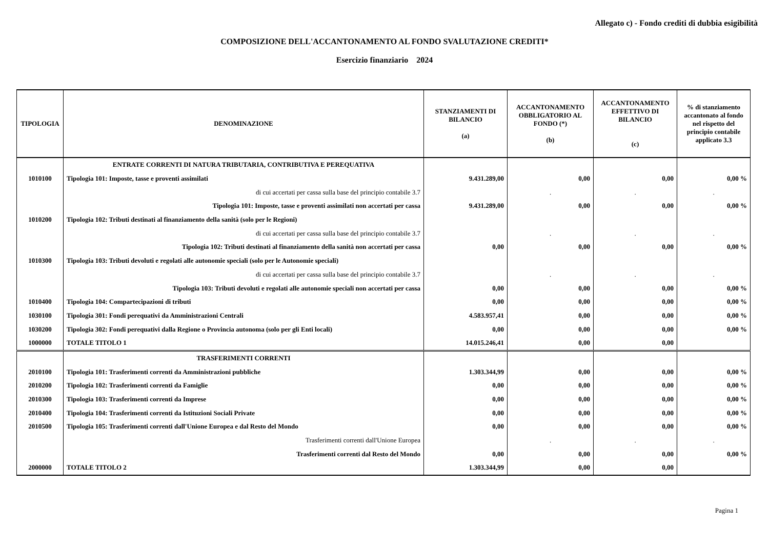Allegato c) - Fondo crediti di dubbia esigibilità
COMPOSIZIONE DELL'ACCANTONAMENTO AL FONDO SVALUTAZIONE CREDITI*
Esercizio finanziario 2024
| TIPOLOGIA | DENOMINAZIONE | STANZIAMENTI DI BILANCIO (a) | ACCANTONAMENTO OBBLIGATORIO AL FONDO (*) (b) | ACCANTONAMENTO EFFETTIVO DI BILANCIO (c) | % di stanziamento accantonato al fondo nel rispetto del principio contabile applicato 3.3 |
| --- | --- | --- | --- | --- | --- |
| | ENTRATE CORRENTI DI NATURA TRIBUTARIA, CONTRIBUTIVA E PEREQUATIVA | | | | |
| 1010100 | Tipologia 101: Imposte, tasse e proventi assimilati | 9.431.289,00 | 0,00 | 0,00 | 0,00 % |
| | di cui accertati per cassa sulla base del principio contabile 3.7 | | . | . | . |
| | Tipologia 101: Imposte, tasse e proventi assimilati non accertati per cassa | 9.431.289,00 | 0,00 | 0,00 | 0,00 % |
| 1010200 | Tipologia 102: Tributi destinati al finanziamento della sanità (solo per le Regioni) | | | | |
| | di cui accertati per cassa sulla base del principio contabile 3.7 | | . | . | . |
| | Tipologia 102: Tributi destinati al finanziamento della sanità non accertati per cassa | 0,00 | 0,00 | 0,00 | 0,00 % |
| 1010300 | Tipologia 103: Tributi devoluti e regolati alle autonomie speciali (solo per le Autonomie speciali) | | | | |
| | di cui accertati per cassa sulla base del principio contabile 3.7 | | . | . | . |
| | Tipologia 103: Tributi devoluti e regolati alle autonomie speciali non accertati per cassa | 0,00 | 0,00 | 0,00 | 0,00 % |
| 1010400 | Tipologia 104: Compartecipazioni di tributi | 0,00 | 0,00 | 0,00 | 0,00 % |
| 1030100 | Tipologia 301: Fondi perequativi da Amministrazioni Centrali | 4.583.957,41 | 0,00 | 0,00 | 0,00 % |
| 1030200 | Tipologia 302: Fondi perequativi dalla Regione o Provincia autonoma (solo per gli Enti locali) | 0,00 | 0,00 | 0,00 | 0,00 % |
| 1000000 | TOTALE TITOLO 1 | 14.015.246,41 | 0,00 | 0,00 | |
| | TRASFERIMENTI CORRENTI | | | | |
| 2010100 | Tipologia 101: Trasferimenti correnti da Amministrazioni pubbliche | 1.303.344,99 | 0,00 | 0,00 | 0,00 % |
| 2010200 | Tipologia 102: Trasferimenti correnti da Famiglie | 0,00 | 0,00 | 0,00 | 0,00 % |
| 2010300 | Tipologia 103: Trasferimenti correnti da Imprese | 0,00 | 0,00 | 0,00 | 0,00 % |
| 2010400 | Tipologia 104: Trasferimenti correnti da Istituzioni Sociali Private | 0,00 | 0,00 | 0,00 | 0,00 % |
| 2010500 | Tipologia 105: Trasferimenti correnti dall'Unione Europea e dal Resto del Mondo | 0,00 | 0,00 | 0,00 | 0,00 % |
| | Trasferimenti correnti dall'Unione Europea | | . | . | . |
| | Trasferimenti correnti dal Resto del Mondo | 0,00 | 0,00 | 0,00 | 0,00 % |
| 2000000 | TOTALE TITOLO 2 | 1.303.344,99 | 0,00 | 0,00 | |
Pagina 1